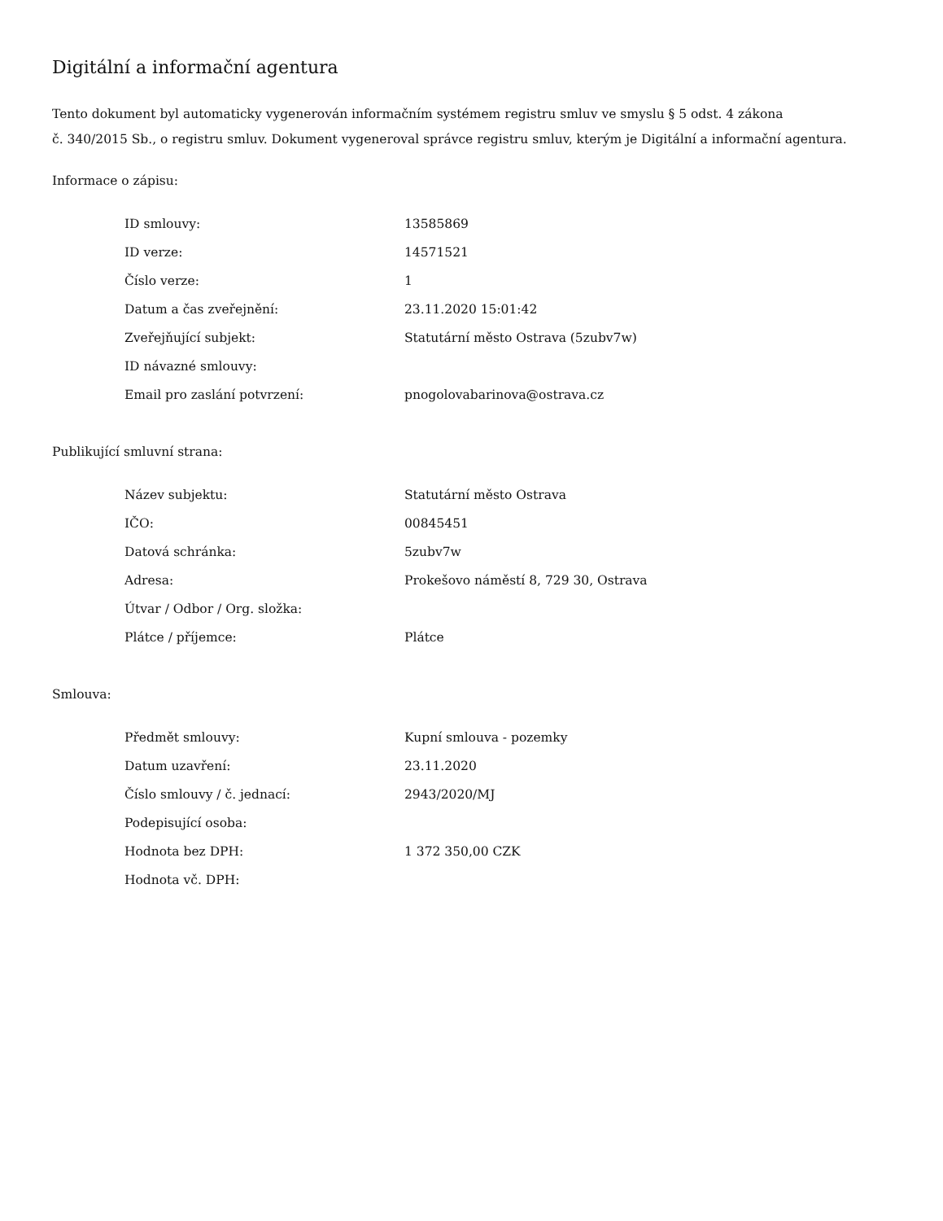Digitální a informační agentura
Tento dokument byl automaticky vygenerován informačním systémem registru smluv ve smyslu § 5 odst. 4 zákona
č. 340/2015 Sb., o registru smluv. Dokument vygeneroval správce registru smluv, kterým je Digitální a informační agentura.
Informace o zápisu:
| ID smlouvy: | 13585869 |
| ID verze: | 14571521 |
| Číslo verze: | 1 |
| Datum a čas zveřejnění: | 23.11.2020 15:01:42 |
| Zveřejňující subjekt: | Statutární město Ostrava (5zubv7w) |
| ID návazné smlouvy: | |
| Email pro zaslání potvrzení: | pnogolovabarinova@ostrava.cz |
Publikující smluvní strana:
| Název subjektu: | Statutární město Ostrava |
| IČO: | 00845451 |
| Datová schránka: | 5zubv7w |
| Adresa: | Prokešovo náměstí 8, 729 30, Ostrava |
| Útvar / Odbor / Org. složka: | |
| Plátce / příjemce: | Plátce |
Smlouva:
| Předmět smlouvy: | Kupní smlouva - pozemky |
| Datum uzavření: | 23.11.2020 |
| Číslo smlouvy / č. jednací: | 2943/2020/MJ |
| Podepisující osoba: | |
| Hodnota bez DPH: | 1 372 350,00 CZK |
| Hodnota vč. DPH: | |